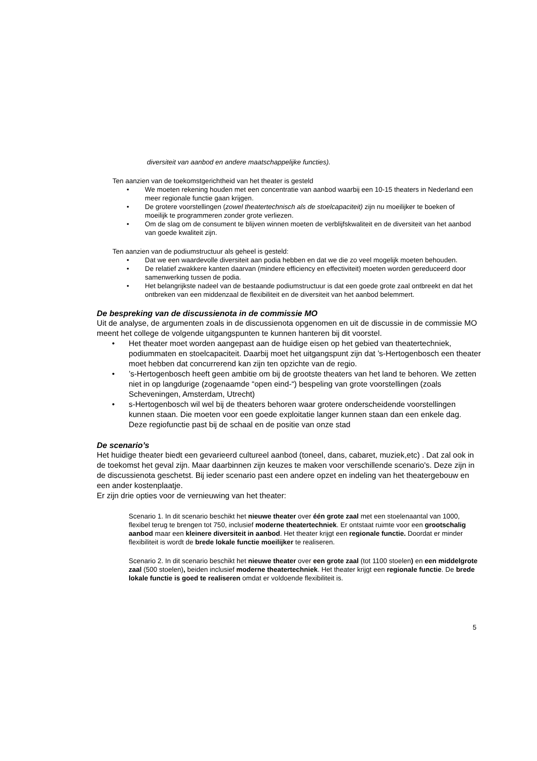diversiteit van aanbod en andere maatschappelijke functies).
Ten aanzien van de toekomstgerichtheid van het theater is gesteld
• We moeten rekening houden met een concentratie van aanbod waarbij een 10-15 theaters in Nederland een meer regionale functie gaan krijgen.
• De grotere voorstellingen (zowel theatertechnisch als de stoelcapaciteit) zijn nu moeilijker te boeken of moeilijk te programmeren zonder grote verliezen.
• Om de slag om de consument te blijven winnen moeten de verblijfskwaliteit en de diversiteit van het aanbod van goede kwaliteit zijn.
Ten aanzien van de podiumstructuur als geheel is gesteld:
• Dat we een waardevolle diversiteit aan podia hebben en dat we die zo veel mogelijk moeten behouden.
• De relatief zwakkere kanten daarvan (mindere efficiency en effectiviteit) moeten worden gereduceerd door samenwerking tussen de podia.
• Het belangrijkste nadeel van de bestaande podiumstructuur is dat een goede grote zaal ontbreekt en dat het ontbreken van een middenzaal de flexibiliteit en de diversiteit van het aanbod belemmert.
De bespreking van de discussienota in de commissie MO
Uit de analyse, de argumenten zoals in de discussienota opgenomen en uit de discussie in de commissie MO meent het college de volgende uitgangspunten te kunnen hanteren bij dit voorstel.
• Het theater moet worden aangepast aan de huidige eisen op het gebied van theatertechniek, podiummaten en stoelcapaciteit. Daarbij moet het uitgangspunt zijn dat ’s-Hertogenbosch een theater moet hebben dat concurrerend kan zijn ten opzichte van de regio.
•’s-Hertogenbosch heeft geen ambitie om bij de grootste theaters van het land te behoren. We zetten niet in op langdurige (zogenaamde “open eind-“) bespeling van grote voorstellingen (zoals Scheveningen, Amsterdam, Utrecht)
• s-Hertogenbosch wil wel bij de theaters behoren waar grotere onderscheidende voorstellingen kunnen staan. Die moeten voor een goede exploitatie langer kunnen staan dan een enkele dag. Deze regiofunctie past bij de schaal en de positie van onze stad
De scenario’s
Het huidige theater biedt een gevarieerd cultureel aanbod (toneel, dans, cabaret, muziek,etc) . Dat zal ook in de toekomst het geval zijn. Maar daarbinnen zijn keuzes te maken voor verschillende scenario's. Deze zijn in de discussienota geschetst. Bij ieder scenario past een andere opzet en indeling van het theatergebouw en een ander kostenplaatje.
Er zijn drie opties voor de vernieuwing van het theater:
Scenario 1. In dit scenario beschikt het nieuwe theater over één grote zaal met een stoelenaantal van 1000, flexibel terug te brengen tot 750, inclusief moderne theatertechniek. Er ontstaat ruimte voor een grootschalig aanbod maar een kleinere diversiteit in aanbod. Het theater krijgt een regionale functie. Doordat er minder flexibiliteit is wordt de brede lokale functie moeilijker te realiseren.
Scenario 2. In dit scenario beschikt het nieuwe theater over een grote zaal (tot 1100 stoelen) en een middelgrote zaal (500 stoelen), beiden inclusief moderne theatertechniek. Het theater krijgt een regionale functie. De brede lokale functie is goed te realiseren omdat er voldoende flexibiliteit is.
5